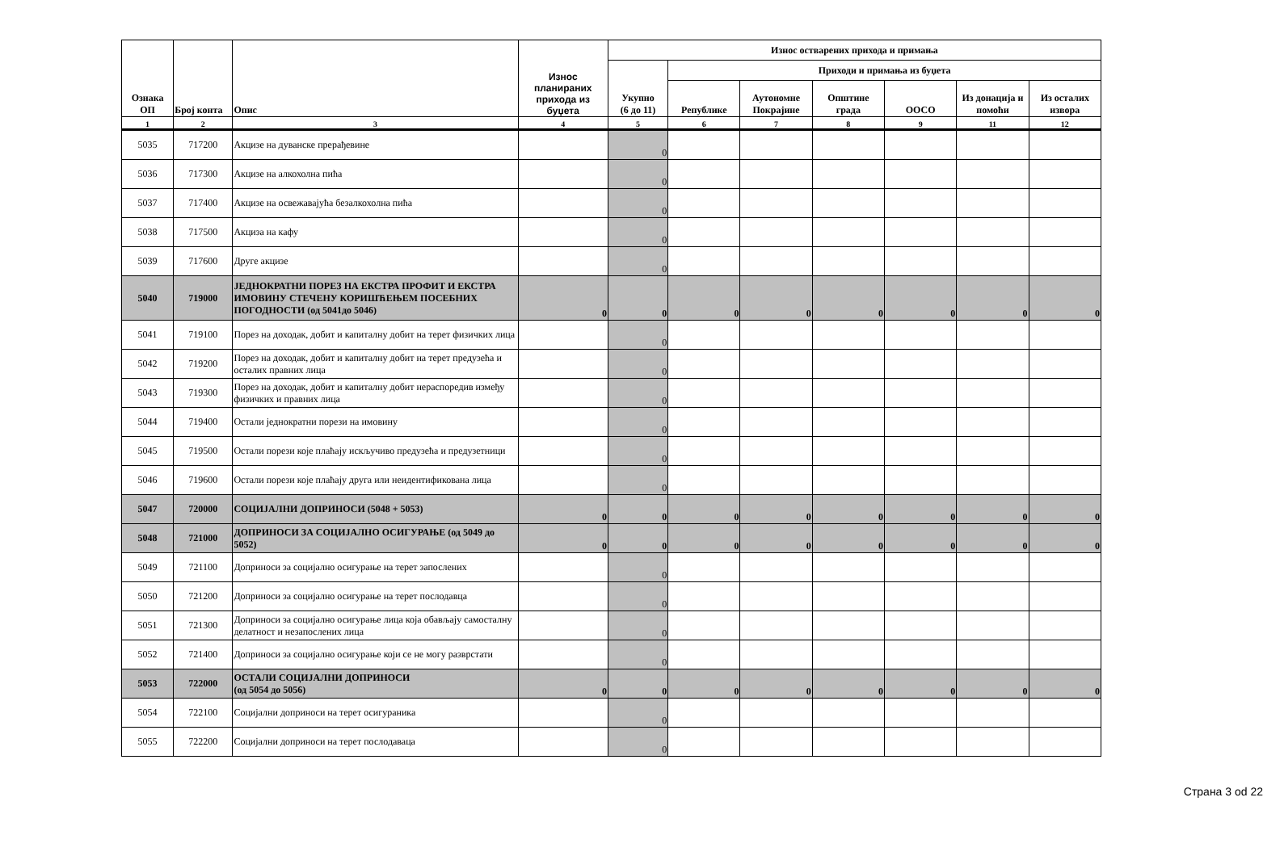| Ознака ОП | Број конта | Опис | Износ планираних прихода из буџета | Износ остварених прихода и примања | | | | | | |
| --- | --- | --- | --- | --- | --- | --- | --- | --- | --- | --- |
| | | | | Укупно (6 до 11) | Приходи и примања из буџета | | | | | |
| | | | | | Републике | Аутономне Покрајине | Општине града | ООСО | Из донација и помоћи | Из осталих извора |
| 1 | 2 | 3 | 4 | 5 | 6 | 7 | 8 | 9 | 11 | 12 |
| 5035 | 717200 | Акцизе на дуванске прерађевине | | 0 | | | | | | |
| 5036 | 717300 | Акцизе на алкохолна пића | | 0 | | | | | | |
| 5037 | 717400 | Акцизе на освежавајућа безалкохолна пића | | 0 | | | | | | |
| 5038 | 717500 | Акциза на кафу | | 0 | | | | | | |
| 5039 | 717600 | Друге акцизе | | 0 | | | | | | |
| 5040 | 719000 | ЈЕДНОКРАТНИ ПОРЕЗ НА ЕКСТРА ПРОФИТ И ЕКСТРА ИМОВИНУ СТЕЧЕНУ КОРИШЋЕЊЕМ ПОСЕБНИХ ПОГОДНОСТИ (од 5041до 5046) | 0 | 0 | 0 | 0 | 0 | 0 | 0 | 0 |
| 5041 | 719100 | Порез на доходак, добит и капиталну добит на терет физичких лица | | 0 | | | | | | |
| 5042 | 719200 | Порез на доходак, добит и капиталну добит на терет предузећа и осталих правних лица | | 0 | | | | | | |
| 5043 | 719300 | Порез на доходак, добит и капиталну добит нераспоредив између физичких и правних лица | | 0 | | | | | | |
| 5044 | 719400 | Остали једнократни порези на имовину | | 0 | | | | | | |
| 5045 | 719500 | Остали порези које плаћају искључиво предузећа и предузетници | | 0 | | | | | | |
| 5046 | 719600 | Остали порези које плаћају друга или неидентификована лица | | 0 | | | | | | |
| 5047 | 720000 | СОЦИЈАЛНИ ДОПРИНОСИ (5048 + 5053) | 0 | 0 | 0 | 0 | 0 | 0 | 0 | 0 |
| 5048 | 721000 | ДОПРИНОСИ ЗА СОЦИЈАЛНО ОСИГУРАЊЕ (од 5049 до 5052) | 0 | 0 | 0 | 0 | 0 | 0 | 0 | 0 |
| 5049 | 721100 | Доприноси за социјално осигурање на терет запослених | | 0 | | | | | | |
| 5050 | 721200 | Доприноси за социјално осигурање на терет послодавца | | 0 | | | | | | |
| 5051 | 721300 | Доприноси за социјално осигурање лица која обављају самосталну делатност и незапослених лица | | 0 | | | | | | |
| 5052 | 721400 | Доприноси за социјално осигурање који се не могу разврстати | | 0 | | | | | | |
| 5053 | 722000 | ОСТАЛИ СОЦИЈАЛНИ ДОПРИНОСИ (од 5054 до 5056) | 0 | 0 | 0 | 0 | 0 | 0 | 0 | 0 |
| 5054 | 722100 | Социјални доприноси на терет осигураника | | 0 | | | | | | |
| 5055 | 722200 | Социјални доприноси на терет послодаваца | | 0 | | | | | | |
Страна 3 od 22